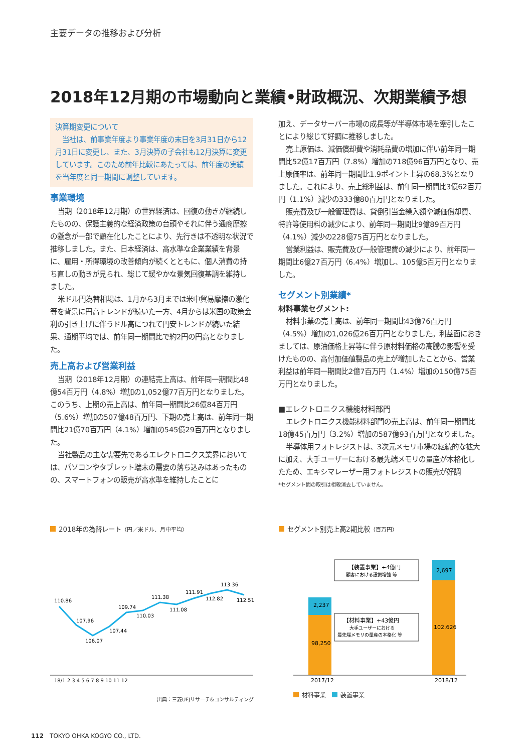主要データの推移および分析
2018年12月期の市場動向と業績•財政概況、次期業績予想
決算期変更について
　当社は、前事業年度より事業年度の末日を3月31日から12月31日に変更し、また、3月決算の子会社も12月決算に変更しています。このため前年比較にあたっては、前年度の実績を当年度と同一期間に調整しています。
事業環境
当期（2018年12月期）の世界経済は、回復の動きが継続したものの、保護主義的な経済政策の台頭やそれに伴う通商摩擦の懸念が一部で顕在化したことにより、先行きは不透明な状況で推移しました。また、日本経済は、高水準な企業業績を背景に、雇用・所得環境の改善傾向が続くとともに、個人消費の持ち直しの動きが見られ、総じて緩やかな景気回復基調を維持しました。
米ドル円為替相場は、1月から3月までは米中貿易摩擦の激化等を背景に円高トレンドが続いた一方、4月からは米国の政策金利の引き上げに伴うドル高につれて円安トレンドが続いた結果、通期平均では、前年同一期間比で約2円の円高となりました。
売上高および営業利益
当期（2018年12月期）の連結売上高は、前年同一期間比48億54百万円（4.8%）増加の1,052億77百万円となりました。このうち、上期の売上高は、前年同一期間比26億84百万円（5.6%）増加の507億48百万円、下期の売上高は、前年同一期間比21億70百万円（4.1%）増加の545億29百万円となりました。
当社製品の主な需要先であるエレクトロニクス業界においては、パソコンやタブレット端末の需要の落ち込みはあったものの、スマートフォンの販売が高水準を維持したことに
加え、データサーバー市場の成長等が半導体市場を牽引したことにより総じて好調に推移しました。
売上原価は、減価償却費や消耗品費の増加に伴い前年同一期間比52億17百万円（7.8%）増加の718億96百万円となり、売上原価率は、前年同一期間比1.9ポイント上昇の68.3%となりました。これにより、売上総利益は、前年同一期間比3億62百万円（1.1%）減少の333億80百万円となりました。
販売費及び一般管理費は、貸倒引当金繰入額や減価償却費、特許等使用料の減少により、前年同一期間比9億89百万円（4.1%）減少の228億75百万円となりました。
営業利益は、販売費及び一般管理費の減少により、前年同一期間比6億27百万円（6.4%）増加し、105億5百万円となりました。
セグメント別業績*
材料事業セグメント:
材料事業の売上高は、前年同一期間比43億76百万円（4.5%）増加の1,026億26百万円となりました。利益面におきましては、原油価格上昇等に伴う原材料価格の高騰の影響を受けたものの、高付加価値製品の売上が増加したことから、営業利益は前年同一期間比2億7百万円（1.4%）増加の150億75百万円となりました。
■エレクトロニクス機能材料部門
エレクトロニクス機能材料部門の売上高は、前年同一期間比18億45百万円（3.2%）増加の587億93百万円となりました。
半導体用フォトレジストは、3次元メモリ市場の継続的な拡大に加え、大手ユーザーにおける最先端メモリの量産が本格化したため、エキシマレーザー用フォトレジストの販売が好調
*セグメント間の取引は相殺消去していません。
2018年の為替レート（円／米ドル、月中平均）
110.86
107.96
106.07
107.44
109.74
110.03
111.38
111.08
111.91
112.82
113.36
112.51
18/1 2 3 4 5 6 7 8 9 10 11 12
出典：三菱UFJリサーチ&コンサルティング
セグメント別売上高2期比較（百万円）
2,237
98,250
2,697
102,626
【装置事業】+4億円
顧客における設備増強 等
【材料事業】+43億円
大手ユーザーにおける
最先端メモリの量産の本格化 等
2017/12
2018/12
材料事業　 装置事業
112　TOKYO OHKA KOGYO CO., LTD.